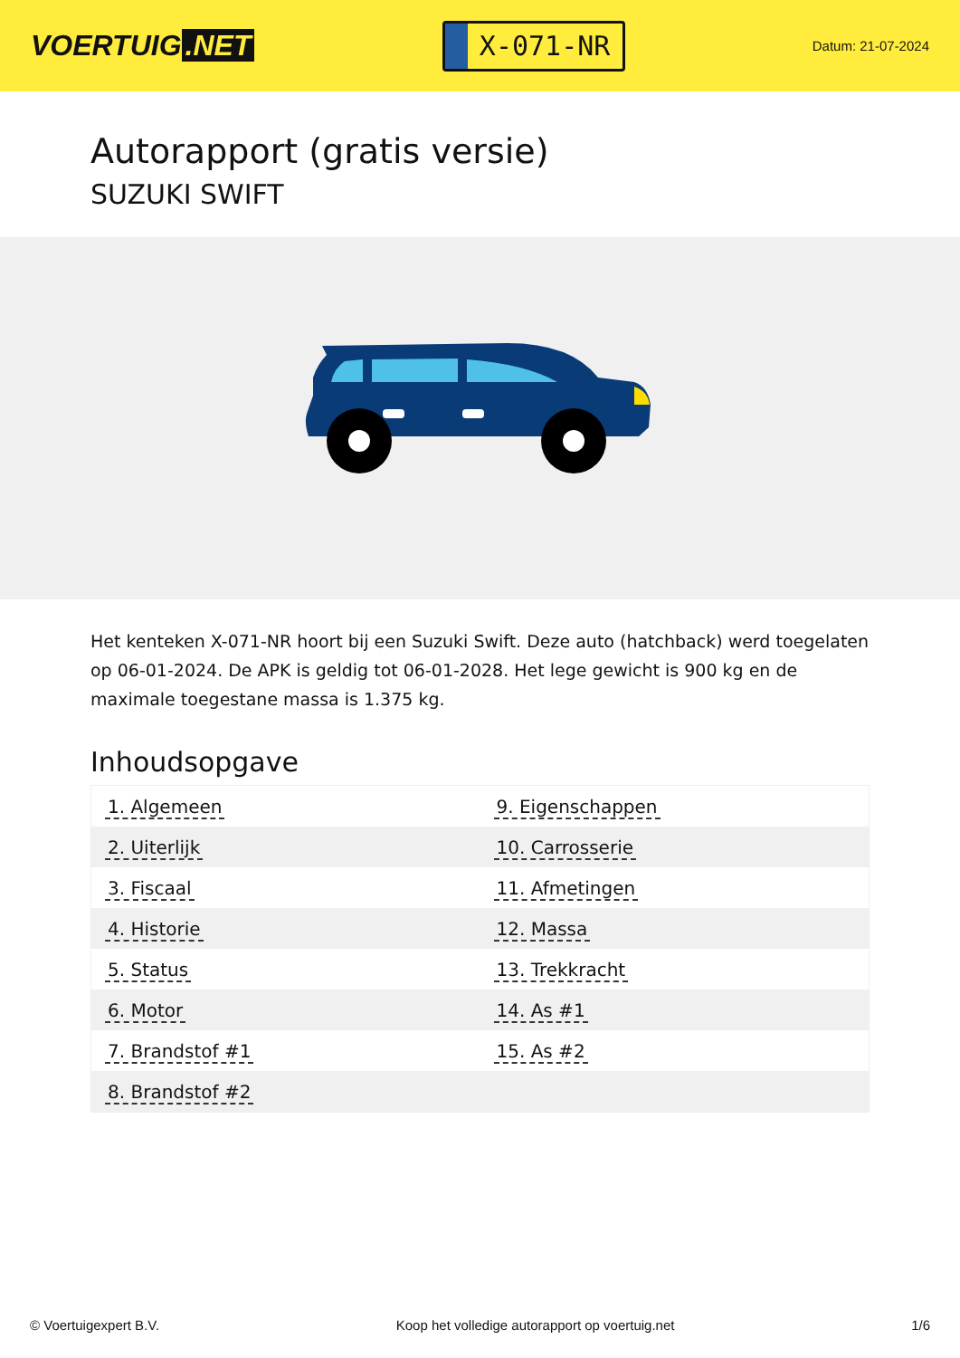VOERTUIG.NET
X-071-NR
Datum: 21-07-2024
Autorapport (gratis versie)
SUZUKI SWIFT
Het kenteken X-071-NR hoort bij een Suzuki Swift. Deze auto (hatchback) werd toegelaten op 06-01-2024. De APK is geldig tot 06-01-2028. Het lege gewicht is 900 kg en de maximale toegestane massa is 1.375 kg.
Inhoudsopgave
| 1. Algemeen | 9. Eigenschappen |
| 2. Uiterlijk | 10. Carrosserie |
| 3. Fiscaal | 11. Afmetingen |
| 4. Historie | 12. Massa |
| 5. Status | 13. Trekkracht |
| 6. Motor | 14. As #1 |
| 7. Brandstof #1 | 15. As #2 |
| 8. Brandstof #2 | |
© Voertuigexpert B.V. Koop het volledige autorapport op voertuig.net 1/6